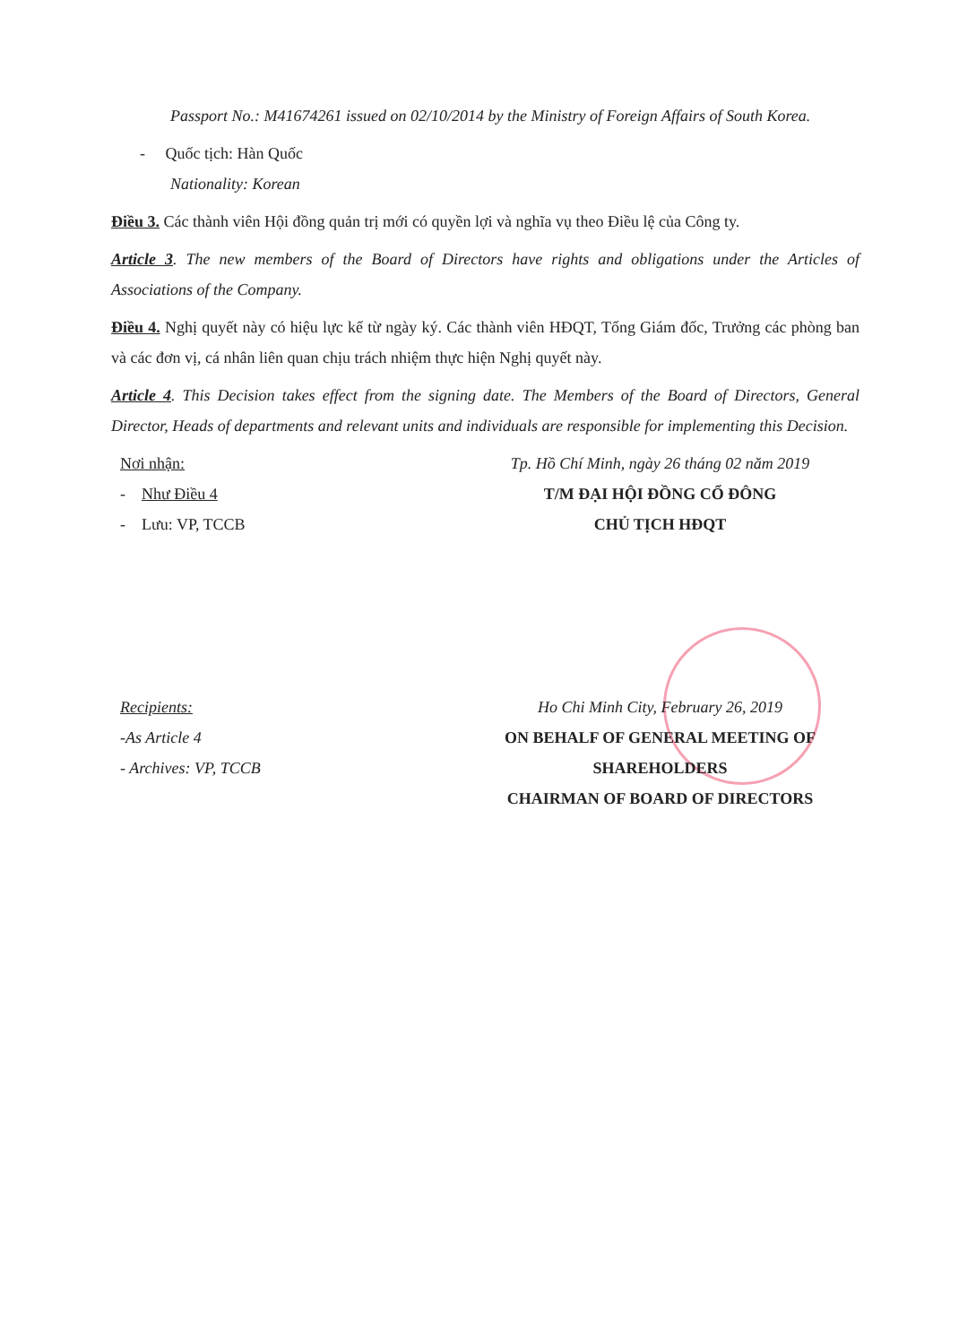Passport No.: M41674261 issued on 02/10/2014 by the Ministry of Foreign Affairs of South Korea.
- Quốc tịch: Hàn Quốc
Nationality: Korean
Điều 3. Các thành viên Hội đồng quản trị mới có quyền lợi và nghĩa vụ theo Điều lệ của Công ty.
Article 3. The new members of the Board of Directors have rights and obligations under the Articles of Associations of the Company.
Điều 4. Nghị quyết này có hiệu lực kể từ ngày ký. Các thành viên HĐQT, Tổng Giám đốc, Trưởng các phòng ban và các đơn vị, cá nhân liên quan chịu trách nhiệm thực hiện Nghị quyết này.
Article 4. This Decision takes effect from the signing date. The Members of the Board of Directors, General Director, Heads of departments and relevant units and individuals are responsible for implementing this Decision.
Nơi nhận:
- Như Điều 4
- Lưu: VP, TCCB
Tp. Hồ Chí Minh, ngày 26 tháng 02 năm 2019
T/M ĐẠI HỘI ĐỒNG CỔ ĐÔNG
CHỦ TỊCH HĐQT
Recipients:
-As Article 4
- Archives: VP, TCCB
Ho Chi Minh City, February 26, 2019
ON BEHALF OF GENERAL MEETING OF SHAREHOLDERS
CHAIRMAN OF BOARD OF DIRECTORS